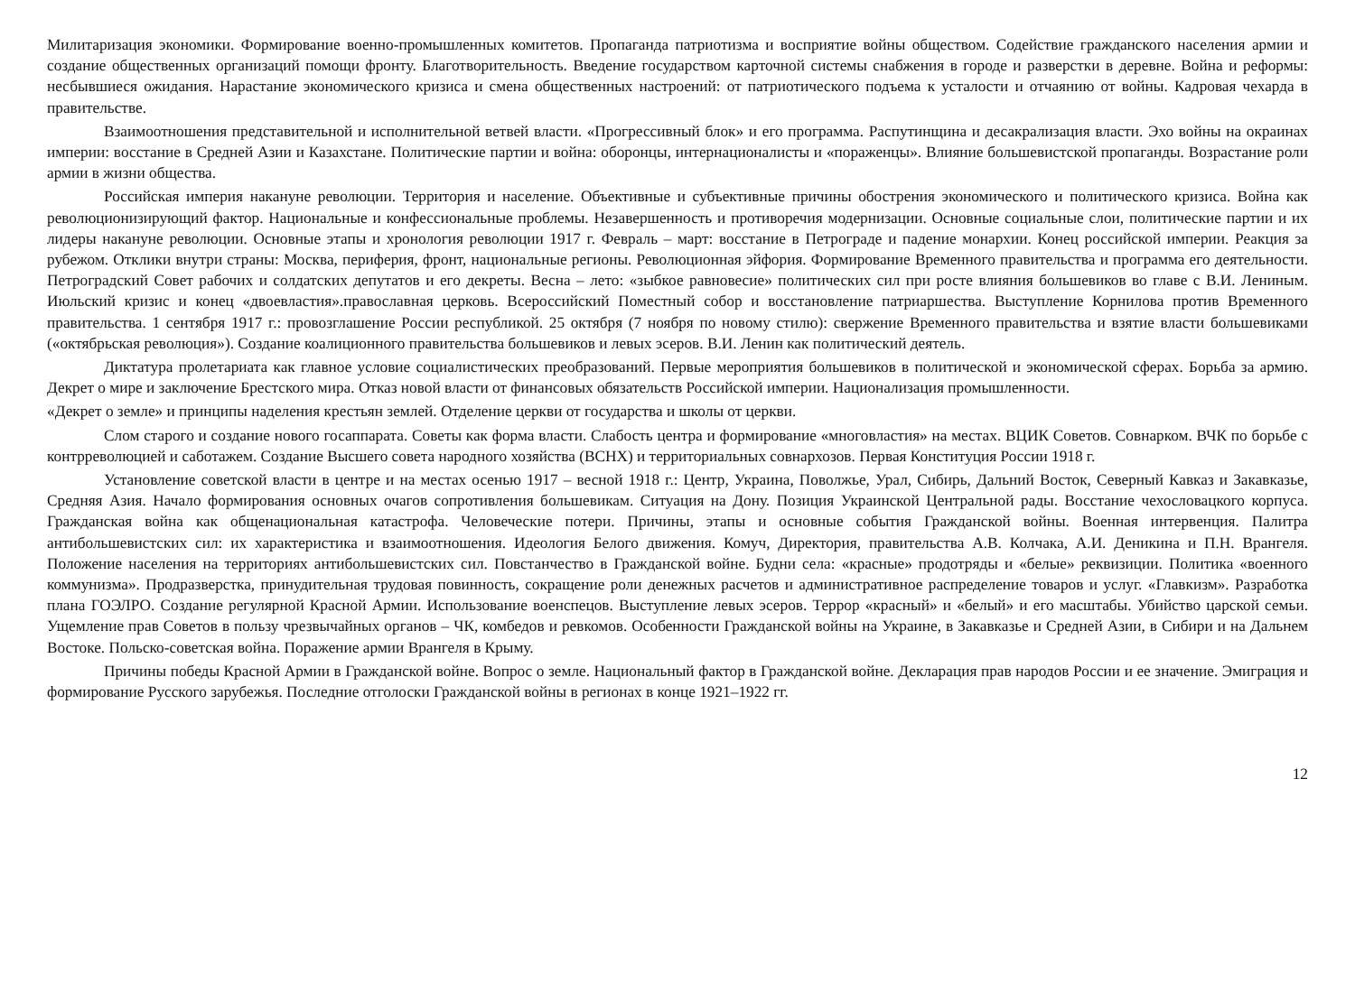Милитаризация экономики. Формирование военно-промышленных комитетов. Пропаганда патриотизма и восприятие войны обществом. Содействие гражданского населения армии и создание общественных организаций помощи фронту. Благотворительность. Введение государством карточной системы снабжения в городе и разверстки в деревне. Война и реформы: несбывшиеся ожидания. Нарастание экономического кризиса и смена общественных настроений: от патриотического подъема к усталости и отчаянию от войны. Кадровая чехарда в правительстве.
Взаимоотношения представительной и исполнительной ветвей власти. «Прогрессивный блок» и его программа. Распутинщина и десакрализация власти. Эхо войны на окраинах империи: восстание в Средней Азии и Казахстане. Политические партии и война: оборонцы, интернационалисты и «пораженцы». Влияние большевистской пропаганды. Возрастание роли армии в жизни общества.
Российская империя накануне революции. Территория и население. Объективные и субъективные причины обострения экономического и политического кризиса. Война как революционизирующий фактор. Национальные и конфессиональные проблемы. Незавершенность и противоречия модернизации. Основные социальные слои, политические партии и их лидеры накануне революции. Основные этапы и хронология революции 1917 г. Февраль – март: восстание в Петрограде и падение монархии. Конец российской империи. Реакция за рубежом. Отклики внутри страны: Москва, периферия, фронт, национальные регионы. Революционная эйфория. Формирование Временного правительства и программа его деятельности. Петроградский Совет рабочих и солдатских депутатов и его декреты. Весна – лето: «зыбкое равновесие» политических сил при росте влияния большевиков во главе с В.И. Лениным. Июльский кризис и конец «двоевластия».православная церковь. Всероссийский Поместный собор и восстановление патриаршества. Выступление Корнилова против Временного правительства. 1 сентября 1917 г.: провозглашение России республикой. 25 октября (7 ноября по новому стилю): свержение Временного правительства и взятие власти большевиками («октябрьская революция»). Создание коалиционного правительства большевиков и левых эсеров. В.И. Ленин как политический деятель.
Диктатура пролетариата как главное условие социалистических преобразований. Первые мероприятия большевиков в политической и экономической сферах. Борьба за армию. Декрет о мире и заключение Брестского мира. Отказ новой власти от финансовых обязательств Российской империи. Национализация промышленности.
«Декрет о земле» и принципы наделения крестьян землей. Отделение церкви от государства и школы от церкви.
Слом старого и создание нового госаппарата. Советы как форма власти. Слабость центра и формирование «многовластия» на местах. ВЦИК Советов. Совнарком. ВЧК по борьбе с контрреволюцией и саботажем. Создание Высшего совета народного хозяйства (ВСНХ) и территориальных совнархозов. Первая Конституция России 1918 г.
Установление советской власти в центре и на местах осенью 1917 – весной 1918 г.: Центр, Украина, Поволжье, Урал, Сибирь, Дальний Восток, Северный Кавказ и Закавказье, Средняя Азия. Начало формирования основных очагов сопротивления большевикам. Ситуация на Дону. Позиция Украинской Центральной рады. Восстание чехословацкого корпуса. Гражданская война как общенациональная катастрофа. Человеческие потери. Причины, этапы и основные события Гражданской войны. Военная интервенция. Палитра антибольшевистских сил: их характеристика и взаимоотношения. Идеология Белого движения. Комуч, Директория, правительства А.В. Колчака, А.И. Деникина и П.Н. Врангеля. Положение населения на территориях антибольшевистских сил. Повстанчество в Гражданской войне. Будни села: «красные» продотряды и «белые» реквизиции. Политика «военного коммунизма». Продразверстка, принудительная трудовая повинность, сокращение роли денежных расчетов и административное распределение товаров и услуг. «Главкизм». Разработка плана ГОЭЛРО. Создание регулярной Красной Армии. Использование военспецов. Выступление левых эсеров. Террор «красный» и «белый» и его масштабы. Убийство царской семьи. Ущемление прав Советов в пользу чрезвычайных органов – ЧК, комбедов и ревкомов. Особенности Гражданской войны на Украине, в Закавказье и Средней Азии, в Сибири и на Дальнем Востоке. Польско-советская война. Поражение армии Врангеля в Крыму.
Причины победы Красной Армии в Гражданской войне. Вопрос о земле. Национальный фактор в Гражданской войне. Декларация прав народов России и ее значение. Эмиграция и формирование Русского зарубежья. Последние отголоски Гражданской войны в регионах в конце 1921–1922 гг.
12